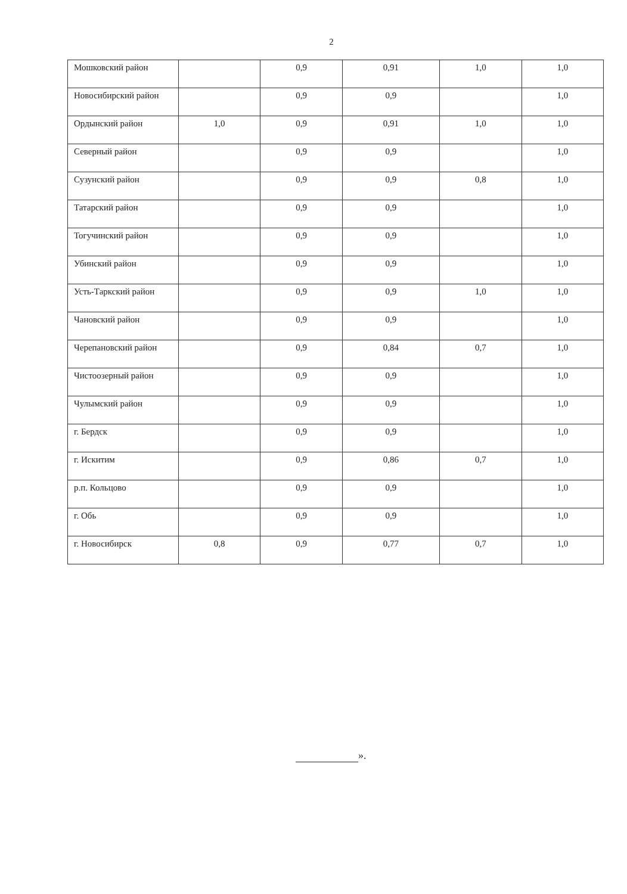2
| Мошковский район | | 0,9 | 0,91 | 1,0 | 1,0 |
| Новосибирский район | | 0,9 | 0,9 | | 1,0 |
| Ордынский район | 1,0 | 0,9 | 0,91 | 1,0 | 1,0 |
| Северный район | | 0,9 | 0,9 | | 1,0 |
| Сузунский район | | 0,9 | 0,9 | 0,8 | 1,0 |
| Татарский район | | 0,9 | 0,9 | | 1,0 |
| Тогучинский район | | 0,9 | 0,9 | | 1,0 |
| Убинский район | | 0,9 | 0,9 | | 1,0 |
| Усть-Таркский район | | 0,9 | 0,9 | 1,0 | 1,0 |
| Чановский район | | 0,9 | 0,9 | | 1,0 |
| Черепановский район | | 0,9 | 0,84 | 0,7 | 1,0 |
| Чистоозерный район | | 0,9 | 0,9 | | 1,0 |
| Чулымский район | | 0,9 | 0,9 | | 1,0 |
| г. Бердск | | 0,9 | 0,9 | | 1,0 |
| г. Искитим | | 0,9 | 0,86 | 0,7 | 1,0 |
| р.п. Кольцово | | 0,9 | 0,9 | | 1,0 |
| г. Обь | | 0,9 | 0,9 | | 1,0 |
| г. Новосибирск | 0,8 | 0,9 | 0,77 | 0,7 | 1,0 |
».